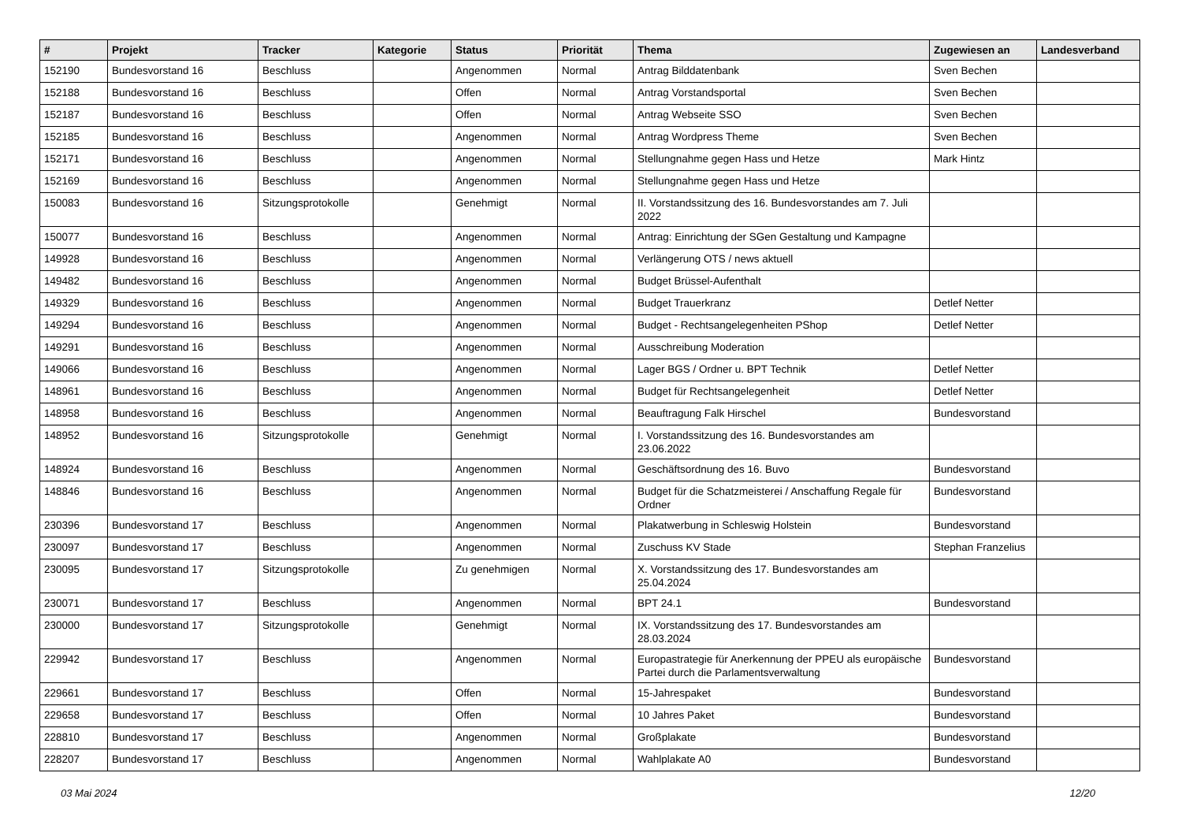| # | Projekt | Tracker | Kategorie | Status | Priorität | Thema | Zugewiesen an | Landesverband |
| --- | --- | --- | --- | --- | --- | --- | --- | --- |
| 152190 | Bundesvorstand 16 | Beschluss | | Angenommen | Normal | Antrag Bilddatenbank | Sven Bechen | |
| 152188 | Bundesvorstand 16 | Beschluss | | Offen | Normal | Antrag Vorstandsportal | Sven Bechen | |
| 152187 | Bundesvorstand 16 | Beschluss | | Offen | Normal | Antrag Webseite SSO | Sven Bechen | |
| 152185 | Bundesvorstand 16 | Beschluss | | Angenommen | Normal | Antrag Wordpress Theme | Sven Bechen | |
| 152171 | Bundesvorstand 16 | Beschluss | | Angenommen | Normal | Stellungnahme gegen Hass und Hetze | Mark Hintz | |
| 152169 | Bundesvorstand 16 | Beschluss | | Angenommen | Normal | Stellungnahme gegen Hass und Hetze | | |
| 150083 | Bundesvorstand 16 | Sitzungsprotokolle | | Genehmigt | Normal | II. Vorstandssitzung des 16. Bundesvorstandes am 7. Juli 2022 | | |
| 150077 | Bundesvorstand 16 | Beschluss | | Angenommen | Normal | Antrag: Einrichtung der SGen Gestaltung und Kampagne | | |
| 149928 | Bundesvorstand 16 | Beschluss | | Angenommen | Normal | Verlängerung OTS / news aktuell | | |
| 149482 | Bundesvorstand 16 | Beschluss | | Angenommen | Normal | Budget Brüssel-Aufenthalt | | |
| 149329 | Bundesvorstand 16 | Beschluss | | Angenommen | Normal | Budget Trauerkranz | Detlef Netter | |
| 149294 | Bundesvorstand 16 | Beschluss | | Angenommen | Normal | Budget - Rechtsangelegenheiten PShop | Detlef Netter | |
| 149291 | Bundesvorstand 16 | Beschluss | | Angenommen | Normal | Ausschreibung Moderation | | |
| 149066 | Bundesvorstand 16 | Beschluss | | Angenommen | Normal | Lager BGS / Ordner u. BPT Technik | Detlef Netter | |
| 148961 | Bundesvorstand 16 | Beschluss | | Angenommen | Normal | Budget für Rechtsangelegenheit | Detlef Netter | |
| 148958 | Bundesvorstand 16 | Beschluss | | Angenommen | Normal | Beauftragung Falk Hirschel | Bundesvorstand | |
| 148952 | Bundesvorstand 16 | Sitzungsprotokolle | | Genehmigt | Normal | I. Vorstandssitzung des 16. Bundesvorstandes am 23.06.2022 | | |
| 148924 | Bundesvorstand 16 | Beschluss | | Angenommen | Normal | Geschäftsordnung des 16. Buvo | Bundesvorstand | |
| 148846 | Bundesvorstand 16 | Beschluss | | Angenommen | Normal | Budget für die Schatzmeisterei / Anschaffung Regale für Ordner | Bundesvorstand | |
| 230396 | Bundesvorstand 17 | Beschluss | | Angenommen | Normal | Plakatwerbung in Schleswig Holstein | Bundesvorstand | |
| 230097 | Bundesvorstand 17 | Beschluss | | Angenommen | Normal | Zuschuss KV Stade | Stephan Franzelius | |
| 230095 | Bundesvorstand 17 | Sitzungsprotokolle | | Zu genehmigen | Normal | X. Vorstandssitzung des 17. Bundesvorstandes am 25.04.2024 | | |
| 230071 | Bundesvorstand 17 | Beschluss | | Angenommen | Normal | BPT 24.1 | Bundesvorstand | |
| 230000 | Bundesvorstand 17 | Sitzungsprotokolle | | Genehmigt | Normal | IX. Vorstandssitzung des 17. Bundesvorstandes am 28.03.2024 | | |
| 229942 | Bundesvorstand 17 | Beschluss | | Angenommen | Normal | Europastrategie für Anerkennung der PPEU als europäische Partei durch die Parlamentsverwaltung | Bundesvorstand | |
| 229661 | Bundesvorstand 17 | Beschluss | | Offen | Normal | 15-Jahrespaket | Bundesvorstand | |
| 229658 | Bundesvorstand 17 | Beschluss | | Offen | Normal | 10 Jahres Paket | Bundesvorstand | |
| 228810 | Bundesvorstand 17 | Beschluss | | Angenommen | Normal | Großplakate | Bundesvorstand | |
| 228207 | Bundesvorstand 17 | Beschluss | | Angenommen | Normal | Wahlplakate A0 | Bundesvorstand | |
03 Mai 2024 12/20